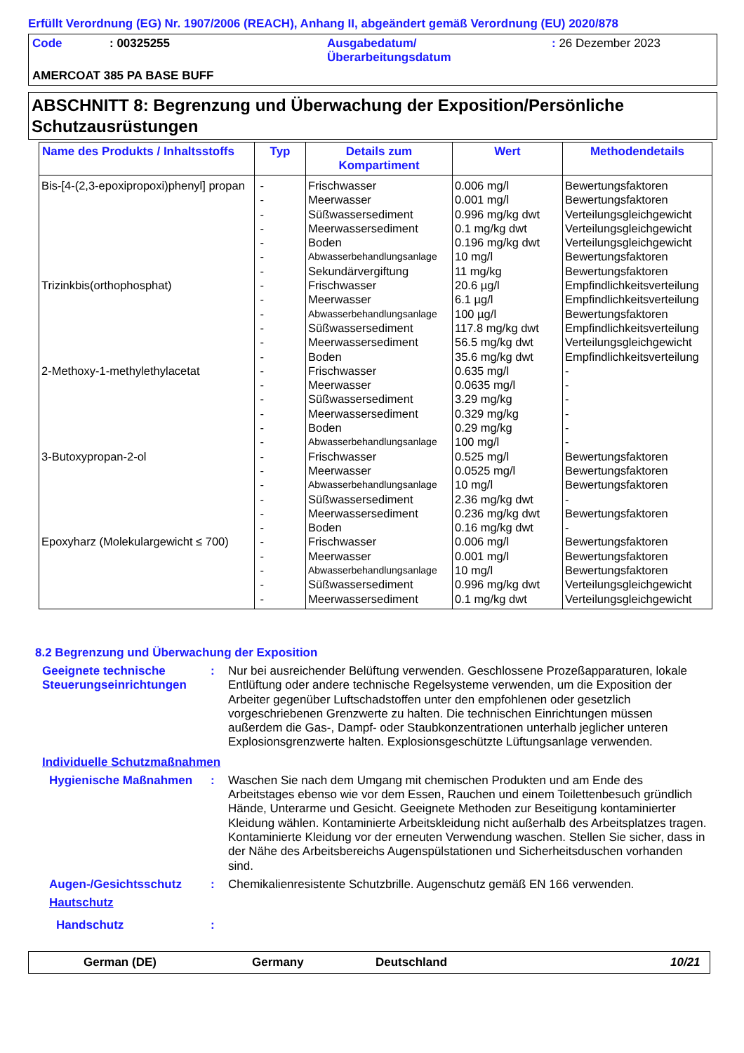Erfüllt Verordnung (EG) Nr. 1907/2006 (REACH), Anhang II, abgeändert gemäß Verordnung (EU) 2020/878
| Code | : 00325255 | Ausgabedatum/ Überarbeitungsdatum | : 26 Dezember 2023 |
| AMERCOAT 385 PA BASE BUFF | | | |
ABSCHNITT 8: Begrenzung und Überwachung der Exposition/Persönliche Schutzausrüstungen
| Name des Produkts / Inhaltsstoffs | Typ | Details zum Kompartiment | Wert | Methodendetails |
| --- | --- | --- | --- | --- |
| Bis-[4-(2,3-epoxipropoxi)phenyl] propan | - | Frischwasser | 0.006 mg/l | Bewertungsfaktoren |
| | - | Meerwasser | 0.001 mg/l | Bewertungsfaktoren |
| | - | Süßwassersediment | 0.996 mg/kg dwt | Verteilungsgleichgewicht |
| | - | Meerwassersediment | 0.1 mg/kg dwt | Verteilungsgleichgewicht |
| | - | Boden | 0.196 mg/kg dwt | Verteilungsgleichgewicht |
| | - | Abwasserbehandlungsanlage | 10 mg/l | Bewertungsfaktoren |
| | - | Sekundärvergiftung | 11 mg/kg | Bewertungsfaktoren |
| Trizinkbis(orthophosphat) | - | Frischwasser | 20.6 µg/l | Empfindlichkeitsverteilung |
| | - | Meerwasser | 6.1 µg/l | Empfindlichkeitsverteilung |
| | - | Abwasserbehandlungsanlage | 100 µg/l | Bewertungsfaktoren |
| | - | Süßwassersediment | 117.8 mg/kg dwt | Empfindlichkeitsverteilung |
| | - | Meerwassersediment | 56.5 mg/kg dwt | Verteilungsgleichgewicht |
| | - | Boden | 35.6 mg/kg dwt | Empfindlichkeitsverteilung |
| 2-Methoxy-1-methylethylacetat | - | Frischwasser | 0.635 mg/l | - |
| | - | Meerwasser | 0.0635 mg/l | - |
| | - | Süßwassersediment | 3.29 mg/kg | - |
| | - | Meerwassersediment | 0.329 mg/kg | - |
| | - | Boden | 0.29 mg/kg | - |
| | - | Abwasserbehandlungsanlage | 100 mg/l | - |
| 3-Butoxypropan-2-ol | - | Frischwasser | 0.525 mg/l | Bewertungsfaktoren |
| | - | Meerwasser | 0.0525 mg/l | Bewertungsfaktoren |
| | - | Abwasserbehandlungsanlage | 10 mg/l | Bewertungsfaktoren |
| | - | Süßwassersediment | 2.36 mg/kg dwt | - |
| | - | Meerwassersediment | 0.236 mg/kg dwt | Bewertungsfaktoren |
| | - | Boden | 0.16 mg/kg dwt | - |
| Epoxyharz (Molekulargewicht ≤ 700) | - | Frischwasser | 0.006 mg/l | Bewertungsfaktoren |
| | - | Meerwasser | 0.001 mg/l | Bewertungsfaktoren |
| | - | Abwasserbehandlungsanlage | 10 mg/l | Bewertungsfaktoren |
| | - | Süßwassersediment | 0.996 mg/kg dwt | Verteilungsgleichgewicht |
| | - | Meerwassersediment | 0.1 mg/kg dwt | Verteilungsgleichgewicht |
8.2 Begrenzung und Überwachung der Exposition
Geeignete technische Steuerungseinrichtungen
: Nur bei ausreichender Belüftung verwenden. Geschlossene Prozeßapparaturen, lokale Entlüftung oder andere technische Regelsysteme verwenden, um die Exposition der Arbeiter gegenüber Luftschadstoffen unter den empfohlenen oder gesetzlich vorgeschriebenen Grenzwerte zu halten. Die technischen Einrichtungen müssen außerdem die Gas-, Dampf- oder Staubkonzentrationen unterhalb jeglicher unteren Explosionsgrenzwerte halten. Explosionsgeschützte Lüftungsanlage verwenden.
Individuelle Schutzmaßnahmen
Hygienische Maßnahmen : Waschen Sie nach dem Umgang mit chemischen Produkten und am Ende des Arbeitstages ebenso wie vor dem Essen, Rauchen und einem Toilettenbesuch gründlich Hände, Unterarme und Gesicht. Geeignete Methoden zur Beseitigung kontaminierter Kleidung wählen. Kontaminierte Arbeitskleidung nicht außerhalb des Arbeitsplatzes tragen. Kontaminierte Kleidung vor der erneuten Verwendung waschen. Stellen Sie sicher, dass in der Nähe des Arbeitsbereichs Augenspülstationen und Sicherheitsduschen vorhanden sind.
Augen-/Gesichtsschutz : Chemikalienresistente Schutzbrille. Augenschutz gemäß EN 166 verwenden.
Hautschutz
Handschutz :
German (DE) Germany Deutschland 10/21